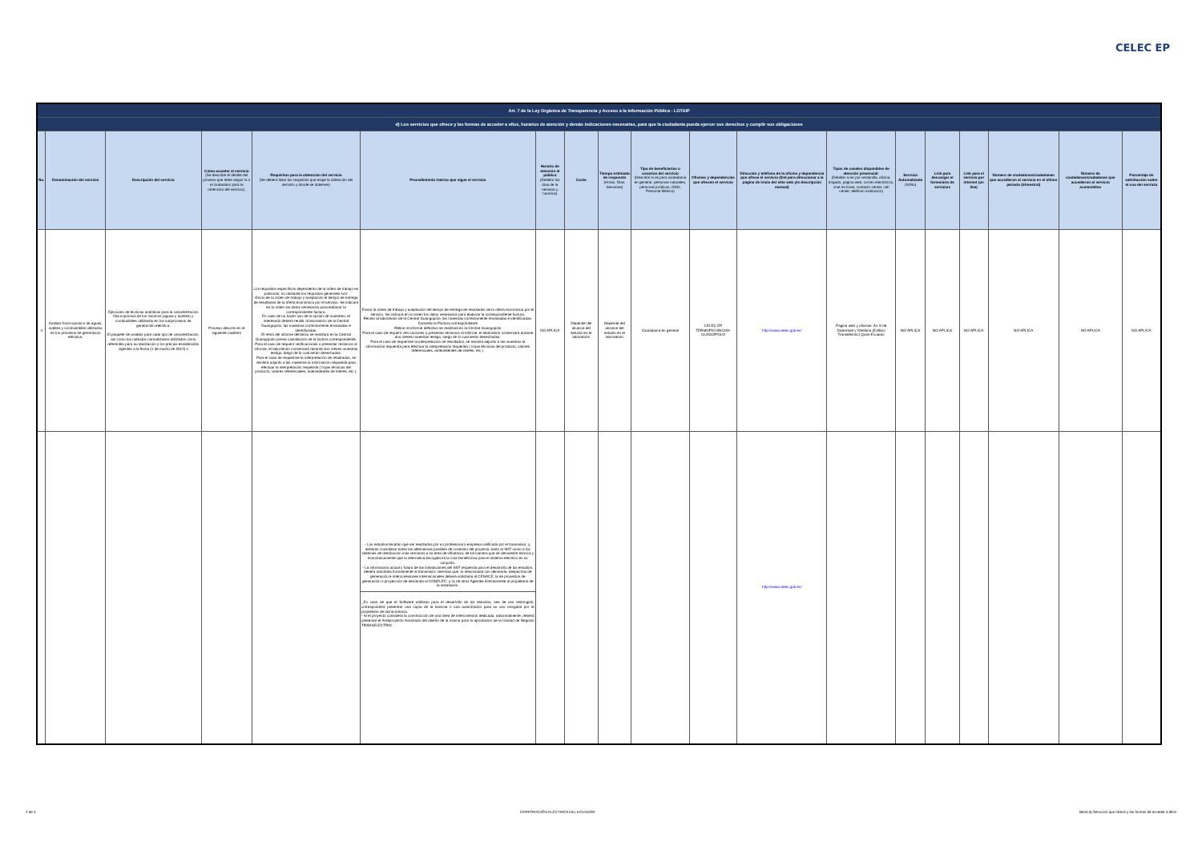CELEC EP
| Art. 7 de la Ley Orgánica de Transparencia y Acceso a la Información Pública - LOTAIP | | | | | | | | | | | | | | | | | | |
| d) Los servicios que ofrece y las formas de acceder a ellos, horarios de atención y demás indicaciones necesarias, para que la ciudadanía pueda ejercer sus derechos y cumplir sus obligaciones | | | | | | | | | | | | | | | | | | |
| No. | Denominación del servicio | Descripción del servicio | Cómo acceder al servicio (Se describe el detalle del proceso que debe seguir la o el ciudadano para la obtención del servicio). | Requisitos para la obtención del servicio (Se deberá listar los requisitos que exige la obtención del servicio y donde se obtienen) | Procedimiento interno que sigue el servicio | Horario de atención al público (Detallar los días de la semana y horarios) | Costo | Tiempo estimado de respuesta (Horas, Días, Semanas) | Tipo de beneficiarios o usuarios del servicio (Describir si es para ciudadanía en general, personas naturales, personas jurídicas, ONG, Personal Médico) | Oficinas y dependencias que ofrecen el servicio | Dirección y teléfono de la oficina y dependencia que ofrece el servicio (link para direccionar a la página de inicio del sitio web y/o descripción manual) | Tipos de canales disponibles de atención presencial: (Detallar si es por ventanilla, oficina, brigada, página web, correo electrónico, chat en línea, contacto center, call center, teléfono institución) | Servicio Automatizado (Si/No) | Link para descargar el formulario de servicios | Link para el servicio por internet (on line) | Número de ciudadanos/ciudadanas que accedieron al servicio en el último período (trimestral) | Número de ciudadanos/ciudadanas que accedieron al servicio acumulativo | Porcentaje de satisfacción sobre el uso del servicio |
| 4 | Análisis físico-químico de aguas, aceites y combustibles utilizados en los procesos de generación eléctrica. | Ejecución de técnicas analíticas para la caracterización física-química de los insumos (aguas y aceites) y combustibles utilizados en los subprocesos de generación eléctrica. El paquete de análisis para cada tipo de caracterización, así como los métodos normalizados utilizados como referentes para su realización y los precios establecidos vigentes a la fecha (1 de marzo de 2012) s | Proceso descrito en el siguiente casillero | Los requisitos específicos dependerán de la orden de trabajo en particular, no obstante los requisitos generales son: -Envío de la orden de trabajo y aceptación el tiempo de entrega de resultados de la oferta económica por el servicio. Se indicará en la orden los datos necesarios para elaborar la correspondiente factura. En caso de no hacer uso de la opción de muestreo, el interesado deberá remitir al laboratorio de la Central Guangopolo, las muestras correctamente envasadas e identificadas. El retiro del informe definitivo se realizará en la Central Guangopolo previa cancelación de la factura correspondiente. Para el caso de requerir verificaciones o presentar reclamos al informe, el laboratorio conservará durante dos meses muestras testigo, luego de lo cual serán desechadas. Para el caso de requerirse la interpretación de resultados, se remitirá adjunto a las muestras la información requerida para efectuar la interpretación requerida ( hojas técnicas del producto, valores referenciales, antecedentes de interés, etc ). | Enviar la orden de trabajo y aceptación del tiempo de entrega de resultados de la oferta económica por el servicio. Se indicará en la orden los datos necesarios para elaborar la correspondiente factura. Remitir al laboratorio de la Central Guangopolo, las muestras correctamente envasadas e identificadas. Cancelar la Factura correspondiente Retirar el informe definitivo se realizará en la Central Guangopolo Para el caso de requerir veri caciones o presentar reclamos al informe, el laboratorio conservará durante dos meses muestras testigo, luego de lo cual serán desechadas. Para el caso de requerirse la interpretación de resultados, se remitirá adjunto a las muestras la información requerida para efectuar la interpretación requerida ( hojas técnicas del producto, valores referenciales, antecedentes de interés, etc ). | NO APLICA | Depende del alcance del estudio en el laboratorio | Depende del alcance del estudio en el laboratorio | Ciudadanía en general | CELEC EP TERMOPICHINCHA-GUAGOPOLO | http://www.celec.gob.ec/ | Página web y oficinas: Av. 6 de Diciembre y Orellana (Edificio Transelectric) Quito-Ecuador | NO APLICA | NO APLICA | NO APLICA | NO APLICA | NO APLICA | NO APLICA |
| | | | | | - Los estudios tendrán que ser realizados por un profesional o empresa calificada por el transmisor, y, deberán considerar todas las alternativas posibles de conexión del proyecto, tanto al SNT como a los sistemas de distribución más cercanos a su área de influencia; de tal manera que se demuestre técnica y económicamente que la alternativa escogida es la más beneficiosa para el sistema eléctrico en su conjunto. - La información actual y futura de las instalaciones del SNT requerida para el desarrollo de los estudios, deberá solicitarla formalmente al transmisor, mientras que, la relacionada con demanda, despachos de generación e interconexiones internacionales deberá solicitarla al CENACE; la de proyectos de generación o proyección de demanda al CONELEC; y, la de otros Agentes directamente al propietario de la instalación. _En caso de que el Software utilizado para el desarrollo de los estudios, sea de uso restringido, corresponderá presentar una copia de la licencia o una autorización para su uso otorgada por el propietario de dicha licencia. - Si el proyecto considera la construcción de una línea de interconexión dedicada, adicionalmente, deberá presentar el Anteproyecto Avanzado del diseño de la misma para la aprobación de la Unidad de Negocio TRANSELECTRIC. | | | | | | http://www.celec.gob.ec/ | | | | | | | |
2 de 5 CORPORACIÓN ELÉCTRICA DEL ECUADOR literal d) Servicios que ofrece y las formas de acceder a ellos